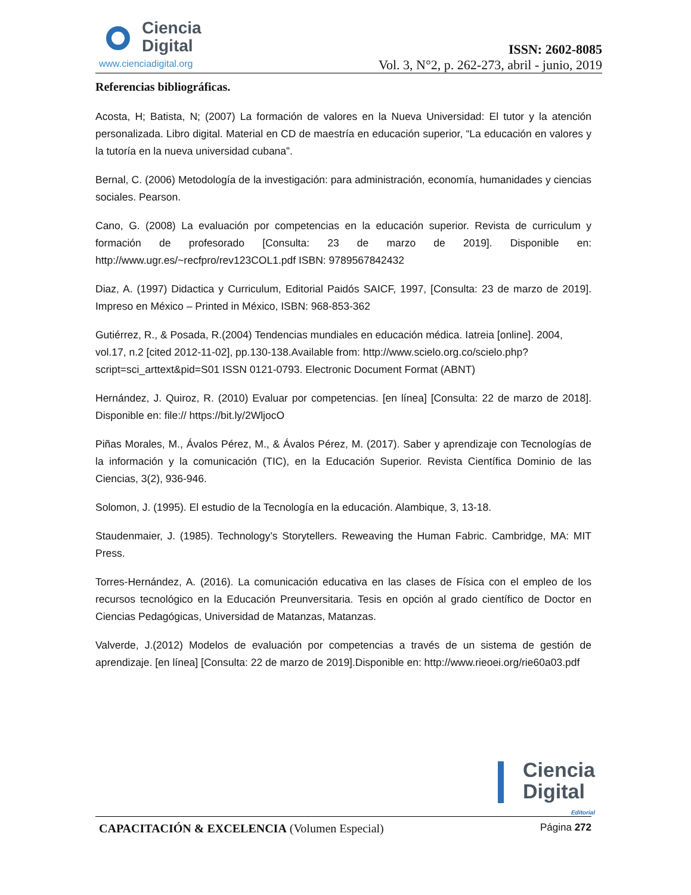Ciencia
Digital
www.cienciadigital.org
ISSN: 2602-8085
Vol. 3, N°2, p. 262-273, abril - junio, 2019
Referencias bibliográficas.
Acosta, H; Batista, N; (2007) La formación de valores en la Nueva Universidad: El tutor y la atención personalizada. Libro digital. Material en CD de maestría en educación superior, “La educación en valores y la tutoría en la nueva universidad cubana”.
Bernal, C. (2006) Metodología de la investigación: para administración, economía, humanidades y ciencias sociales. Pearson.
Cano, G. (2008) La evaluación por competencias en la educación superior. Revista de curriculum y formación de profesorado [Consulta: 23 de marzo de 2019]. Disponible en: http://www.ugr.es/~recfpro/rev123COL1.pdf ISBN: 9789567842432
Diaz, A. (1997) Didactica y Curriculum, Editorial Paidós SAICF, 1997, [Consulta: 23 de marzo de 2019]. Impreso en México – Printed in México, ISBN: 968-853-362
Gutiérrez, R., & Posada, R.(2004) Tendencias mundiales en educación médica. Iatreia [online]. 2004, vol.17, n.2 [cited 2012-11-02], pp.130-138.Available from: http://www.scielo.org.co/scielo.php?script=sci_arttext&pid=S01 ISSN 0121-0793. Electronic Document Format (ABNT)
Hernández, J. Quiroz, R. (2010) Evaluar por competencias. [en línea] [Consulta: 22 de marzo de 2018]. Disponible en: file:// https://bit.ly/2WljocO
Piñas Morales, M., Ávalos Pérez, M., & Ávalos Pérez, M. (2017). Saber y aprendizaje con Tecnologías de la información y la comunicación (TIC), en la Educación Superior. Revista Científica Dominio de las Ciencias, 3(2), 936-946.
Solomon, J. (1995). El estudio de la Tecnología en la educación. Alambique, 3, 13-18.
Staudenmaier, J. (1985). Technology’s Storytellers. Reweaving the Human Fabric. Cambridge, MA: MIT Press.
Torres-Hernández, A. (2016). La comunicación educativa en las clases de Física con el empleo de los recursos tecnológico en la Educación Preunversitaria. Tesis en opción al grado científico de Doctor en Ciencias Pedagógicas, Universidad de Matanzas, Matanzas.
Valverde, J.(2012) Modelos de evaluación por competencias a través de un sistema de gestión de aprendizaje. [en línea] [Consulta: 22 de marzo de 2019].Disponible en: http://www.rieoei.org/rie60a03.pdf
Ciencia
Digital
Editorial
CAPACITACIÓN & EXCELENCIA (Volumen Especial)
Página 272